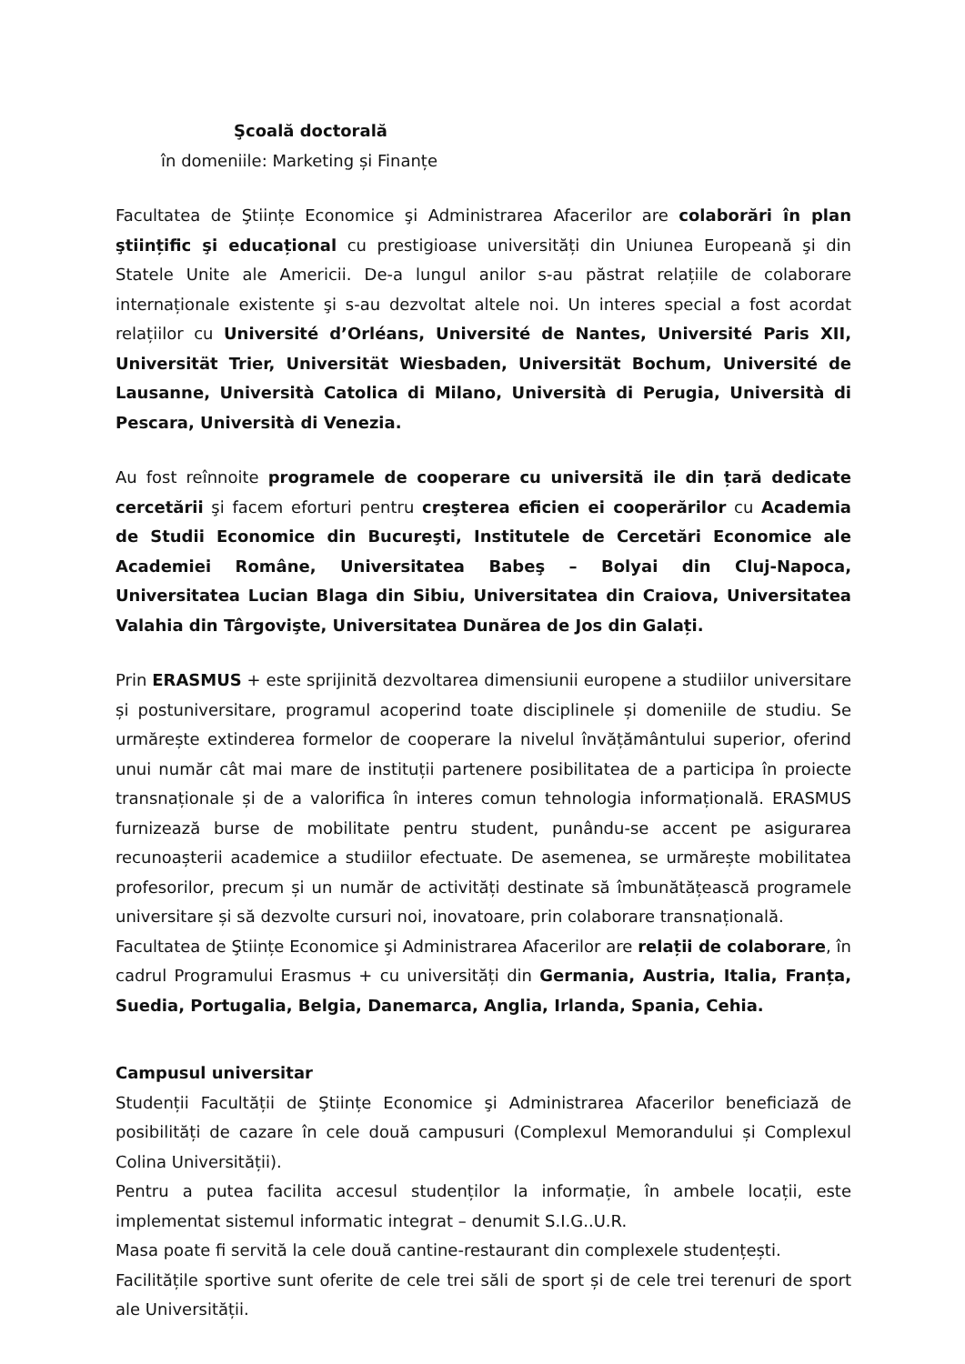Şcoală doctorală
în domeniile: Marketing și Finanțe
Facultatea de Ştiințe Economice şi Administrarea Afacerilor are colaborări în plan ştiințific şi educațional cu prestigioase universități din Uniunea Europeană şi din Statele Unite ale Americii. De-a lungul anilor s-au păstrat relațiile de colaborare internaționale existente şi s-au dezvoltat altele noi. Un interes special a fost acordat relațiilor cu Université d’Orléans, Université de Nantes, Université Paris XII, Universität Trier, Universität Wiesbaden, Universität Bochum, Université de Lausanne, Università Catolica di Milano, Università di Perugia, Università di Pescara, Università di Venezia.
Au fost reînnoite programele de cooperare cu universită ile din țară dedicate cercetării şi facem eforturi pentru creşterea eficien ei cooperărilor cu Academia de Studii Economice din Bucureşti, Institutele de Cercetări Economice ale Academiei Române, Universitatea Babeş – Bolyai din Cluj-Napoca, Universitatea Lucian Blaga din Sibiu, Universitatea din Craiova, Universitatea Valahia din Târgovişte, Universitatea Dunărea de Jos din Galați.
Prin ERASMUS + este sprijinită dezvoltarea dimensiunii europene a studiilor universitare și postuniversitare, programul acoperind toate disciplinele și domeniile de studiu. Se urmărește extinderea formelor de cooperare la nivelul învățământului superior, oferind unui număr cât mai mare de instituții partenere posibilitatea de a participa în proiecte transnaționale și de a valorifica în interes comun tehnologia informațională. ERASMUS furnizează burse de mobilitate pentru student, punându-se accent pe asigurarea recunoașterii academice a studiilor efectuate. De asemenea, se urmărește mobilitatea profesorilor, precum și un număr de activități destinate să îmbunătățească programele universitare și să dezvolte cursuri noi, inovatoare, prin colaborare transnațională.
Facultatea de Ştiințe Economice şi Administrarea Afacerilor are relații de colaborare, în cadrul Programului Erasmus + cu universități din Germania, Austria, Italia, Franța, Suedia, Portugalia, Belgia, Danemarca, Anglia, Irlanda, Spania, Cehia.
Campusul universitar
Studenții Facultății de Ştiințe Economice şi Administrarea Afacerilor beneficiază de posibilități de cazare în cele două campusuri (Complexul Memorandului și Complexul Colina Universității).
Pentru a putea facilita accesul studenților la informație, în ambele locații, este implementat sistemul informatic integrat – denumit S.I.G..U.R.
Masa poate fi servită la cele două cantine-restaurant din complexele studențești.
Facilitățile sportive sunt oferite de cele trei săli de sport și de cele trei terenuri de sport ale Universității.